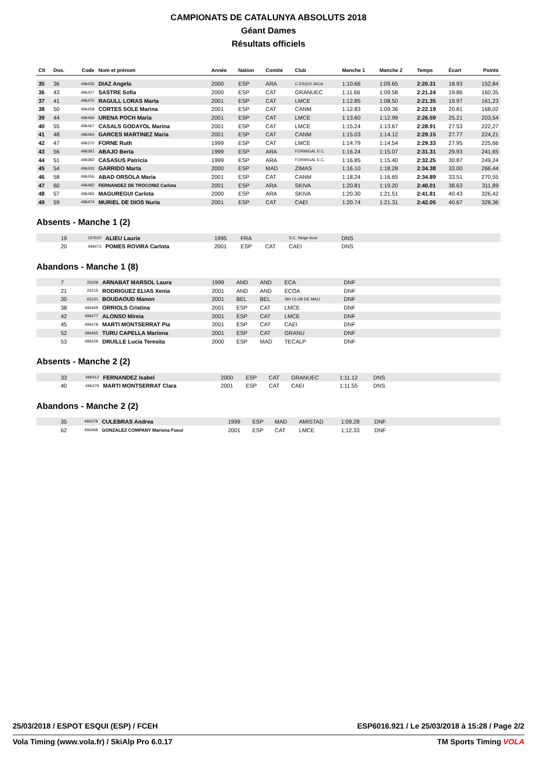CAMPIONATS DE CATALUNYA ABSOLUTS 2018
Géant Dames
Résultats officiels
| Clt | Dos. | Code | Nom et prénom | Année | Nation | Comité | Club | Manche 1 | Manche 2 | Temps | Écart | Points |
| --- | --- | --- | --- | --- | --- | --- | --- | --- | --- | --- | --- | --- |
| 35 | 36 | 496435 | DIAZ Angela | 2000 | ESP | ARA | C.ESQUI JACA | 1:10.66 | 1:09.65 | 2:20.31 | 18.93 | 152,84 |
| 36 | 43 | 496427 | SASTRE Sofia | 2000 | ESP | CAT | GRANUEC | 1:11.66 | 1:09.58 | 2:21.24 | 19.86 | 160,35 |
| 37 | 41 | 496470 | RAGULL LORAS Marta | 2001 | ESP | CAT | LMCE | 1:12.85 | 1:08.50 | 2:21.35 | 19.97 | 161,23 |
| 38 | 50 | 496458 | CORTES SOLE Marina | 2001 | ESP | CAT | CANM | 1:12.83 | 1:09.36 | 2:22.19 | 20.81 | 168,02 |
| 39 | 44 | 496466 | URENA POCH Maria | 2001 | ESP | CAT | LMCE | 1:13.60 | 1:12.99 | 2:26.59 | 25.21 | 203,54 |
| 40 | 55 | 496467 | CASALS GODAYOL Marina | 2001 | ESP | CAT | LMCE | 1:15.24 | 1:13.67 | 2:28.91 | 27.53 | 222,27 |
| 41 | 48 | 496464 | GARCES MARTINEZ Maria | 2001 | ESP | CAT | CANM | 1:15.03 | 1:14.12 | 2:29.15 | 27.77 | 224,21 |
| 42 | 47 | 496370 | FORNE Ruth | 1999 | ESP | CAT | LMCE | 1:14.79 | 1:14.54 | 2:29.33 | 27.95 | 225,66 |
| 43 | 56 | 496381 | ABAJO Berta | 1999 | ESP | ARA | FORMIGAL E.C. | 1:16.24 | 1:15.07 | 2:31.31 | 29.93 | 241,65 |
| 44 | 51 | 496382 | CASASUS Patricia | 1999 | ESP | ARA | FORMIGAL E.C. | 1:16.85 | 1:15.40 | 2:32.25 | 30.87 | 249,24 |
| 45 | 54 | 496433 | GARRIDO Marta | 2000 | ESP | MAD | ZIMAS | 1:16.10 | 1:18.28 | 2:34.38 | 33.00 | 266,44 |
| 46 | 58 | 496456 | ABAD ORSOLA Maria | 2001 | ESP | CAT | CANM | 1:18.24 | 1:16.65 | 2:34.89 | 33.51 | 270,55 |
| 47 | 60 | 496482 | FERNANDEZ DE TROCONIZ Carlota | 2001 | ESP | ARA | SKIVA | 1:20.81 | 1:19.20 | 2:40.01 | 38.63 | 311,89 |
| 48 | 57 | 496483 | MAGUREGUI Carlota | 2000 | ESP | ARA | SKIVA | 1:20.30 | 1:21.51 | 2:41.81 | 40.43 | 326,42 |
| 49 | 59 | 496474 | MURIEL DE DIOS Nuria | 2001 | ESP | CAT | CAEI | 1:20.74 | 1:21.31 | 2:42.05 | 40.67 | 328,36 |
Absents - Manche 1 (2)
| | 19 | 197620 | ALIEU Laurie | 1995 | FRA | | S.C. Neige Azur | DNS | |
| | 20 | 496473 | POMES ROVIRA Carlota | 2001 | ESP | CAT | CAEI | DNS | |
Abandons - Manche 1 (8)
| | 7 | 25208 | ARNABAT MARSOL Laura | 1999 | AND | AND | ECA | DNF | |
| | 21 | 25215 | RODRIGUEZ ELIAS Xenia | 2001 | AND | AND | ECOA | DNF | |
| | 30 | 65131 | BOUDAOUD Manon | 2001 | BEL | BEL | SKI CLUB DE MALI | DNF | |
| | 38 | 496469 | ORRIOLS Cristina | 2001 | ESP | CAT | LMCE | DNF | |
| | 42 | 496477 | ALONSO Mireia | 2001 | ESP | CAT | LMCE | DNF | |
| | 45 | 496478 | MARTI MONTSERRAT Pia | 2001 | ESP | CAT | CAEI | DNF | |
| | 52 | 496465 | TURU CAPELLA Mariona | 2001 | ESP | CAT | GRANU | DNF | |
| | 53 | 496429 | DRUILLE Lucia Teresita | 2000 | ESP | MAD | TECALP | DNF | |
Absents - Manche 2 (2)
| | 33 | 496412 | FERNANDEZ Isabel | 2000 | ESP | CAT | GRANUEC | 1:11.12 | DNS | |
| | 40 | 496479 | MARTI MONTSERRAT Clara | 2001 | ESP | CAT | CAEI | 1:11.55 | DNS | |
Abandons - Manche 2 (2)
| | 35 | 496378 | CULEBRAS Andrea | 1999 | ESP | MAD | AMISTAD | 1:09.28 | DNF | |
| | 62 | 496468 | GONZALEZ COMPANY Mariona Fusui | 2001 | ESP | CAT | LMCE | 1:12.33 | DNF | |
25/03/2018 / ESPOT ESQUI (ESP) / FCEH ESP6016.921 / Le 25/03/2018 à 15:28 / Page 2/2
Vola Timing (www.vola.fr) / SkiAlp Pro 6.0.17 TM Sports Timing VOLA